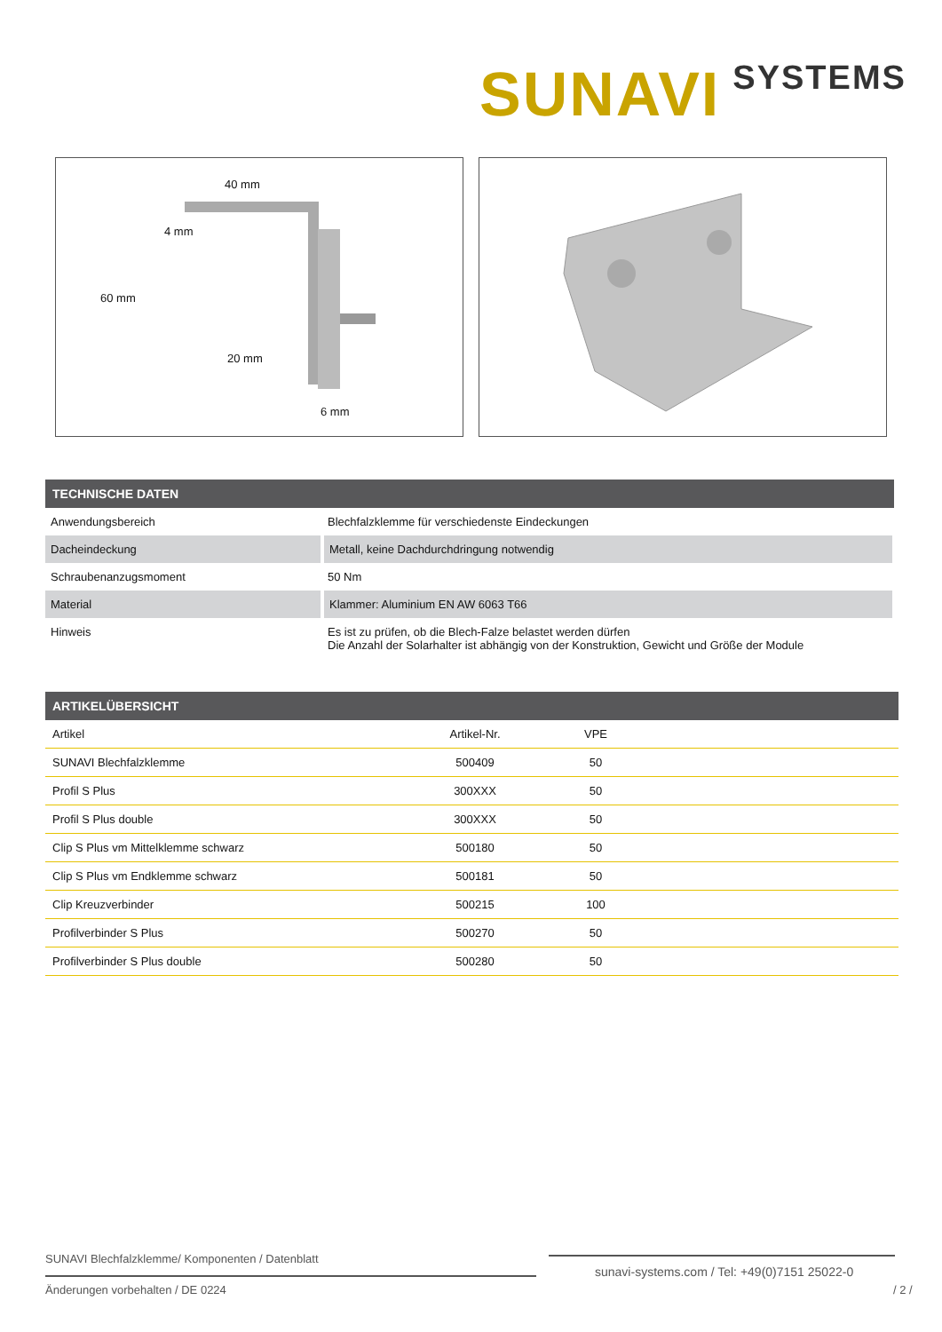SUNAVI SYSTEMS
40 mm
4 mm
60 mm
20 mm
6 mm
| TECHNISCHE DATEN | |
| --- | --- |
| Anwendungsbereich | Blechfalzklemme für verschiedenste Eindeckungen |
| Dacheindeckung | Metall, keine Dachdurchdringung notwendig |
| Schraubenanzugsmoment | 50 Nm |
| Material | Klammer: Aluminium EN AW 6063 T66 |
| Hinweis | Es ist zu prüfen, ob die Blech-Falze belastet werden dürfen Die Anzahl der Solarhalter ist abhängig von der Konstruktion, Gewicht und Größe der Module |
| ARTIKELÜBERSICHT | | | |
| --- | --- | --- | --- |
| Artikel | Artikel-Nr. | VPE | |
| SUNAVI Blechfalzklemme | 500409 | 50 | |
| Profil S Plus | 300XXX | 50 | |
| Profil S Plus double | 300XXX | 50 | |
| Clip S Plus vm Mittelklemme schwarz | 500180 | 50 | |
| Clip S Plus vm Endklemme schwarz | 500181 | 50 | |
| Clip Kreuzverbinder | 500215 | 100 | |
| Profilverbinder S Plus | 500270 | 50 | |
| Profilverbinder S Plus double | 500280 | 50 | |
SUNAVI Blechfalzklemme/ Komponenten / Datenblatt
sunavi-systems.com / Tel: +49(0)7151 25022-0
Änderungen vorbehalten / DE 0224
/ 2 /